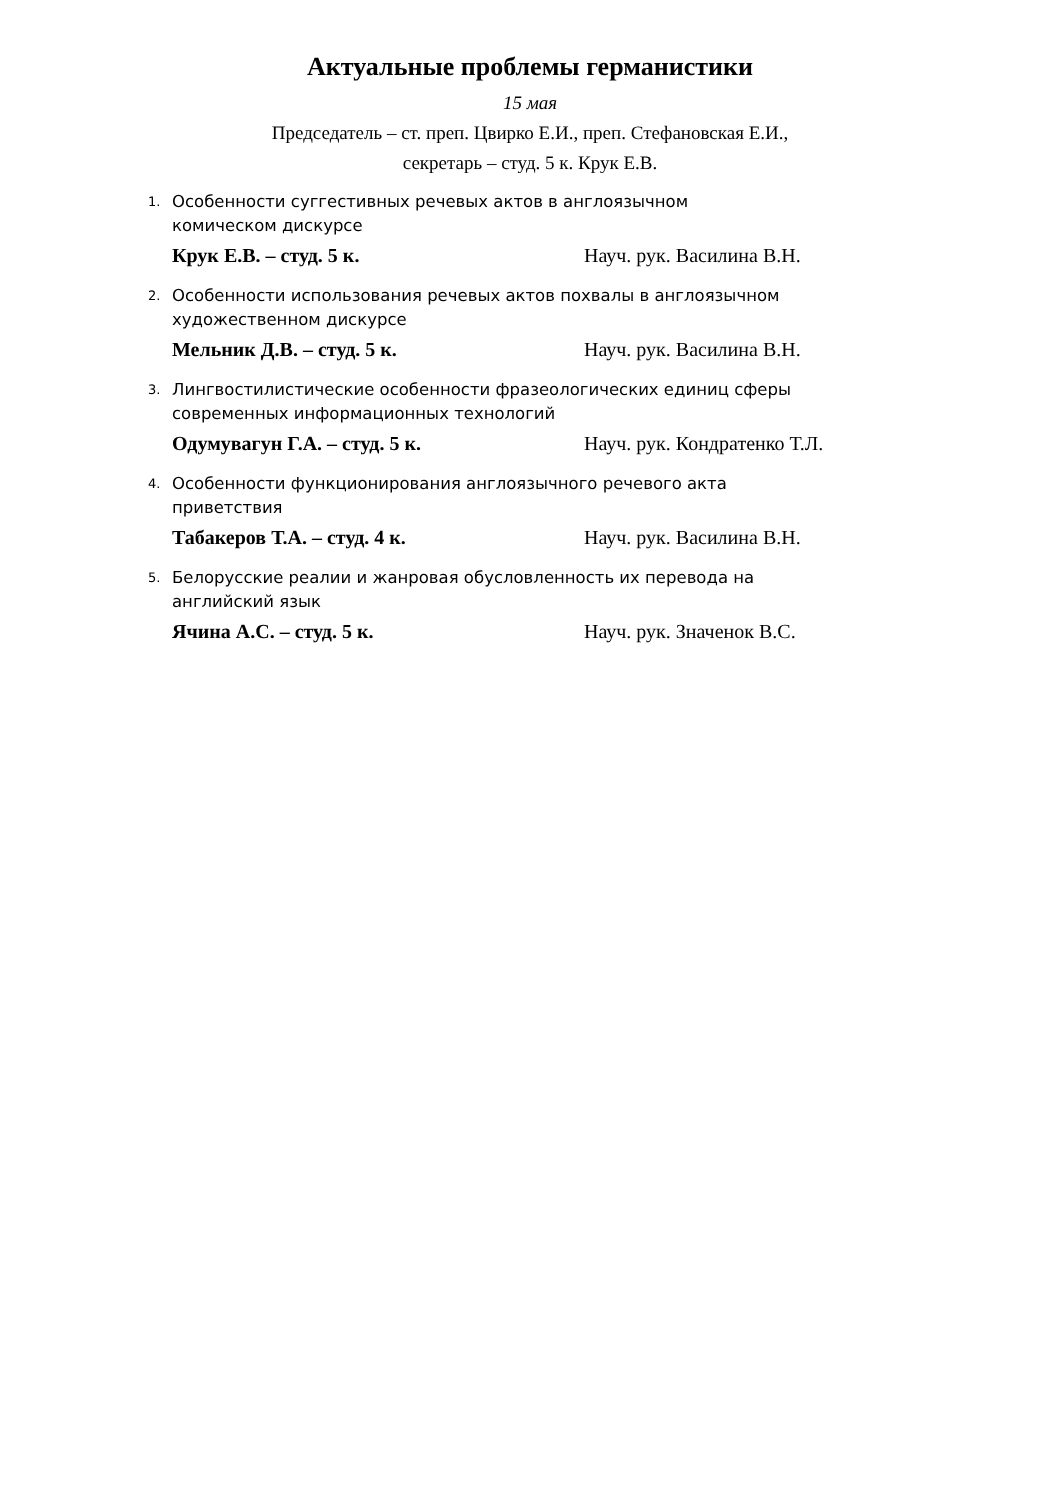Актуальные проблемы германистики
15 мая
Председатель – ст. преп. Цвирко Е.И., преп. Стефановская Е.И.,
секретарь – студ. 5 к. Крук Е.В.
1. Особенности суггестивных речевых актов в англоязычном
комическом дискурсе
Крук Е.В. – студ. 5 к. Науч. рук. Василина В.Н.
2. Особенности использования речевых актов похвалы в англоязычном
художественном дискурсе
Мельник Д.В. – студ. 5 к. Науч. рук. Василина В.Н.
3. Лингвостилистические особенности фразеологических единиц сферы
современных информационных технологий
Одумувагун Г.А. – студ. 5 к. Науч. рук. Кондратенко Т.Л.
4. Особенности функционирования англоязычного речевого акта
приветствия
Табакеров Т.А. – студ. 4 к. Науч. рук. Василина В.Н.
5. Белорусские реалии и жанровая обусловленность их перевода на
английский язык
Ячина А.С. – студ. 5 к. Науч. рук. Значенок В.С.